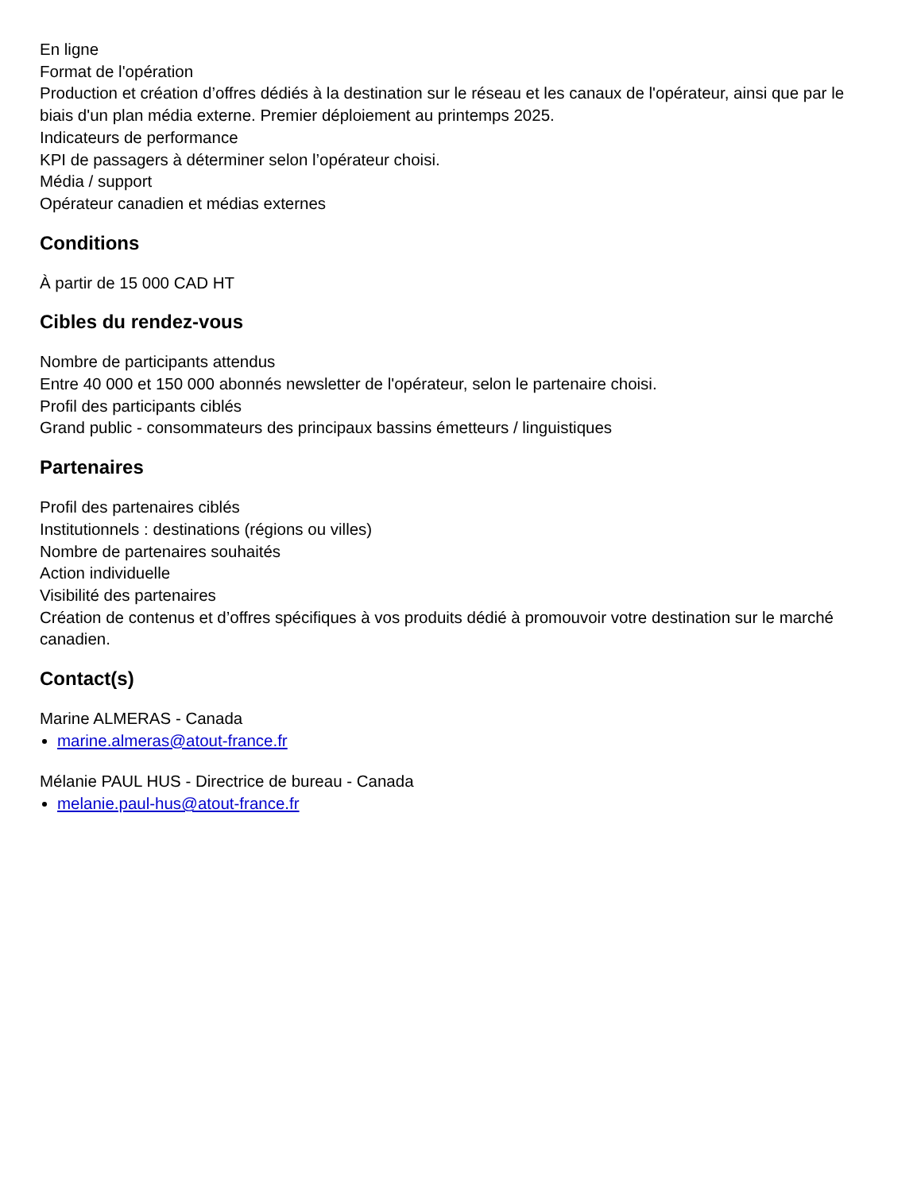En ligne
Format de l'opération
Production et création d’offres dédiés à la destination sur le réseau et les canaux de l'opérateur, ainsi que par le biais d'un plan média externe. Premier déploiement au printemps 2025.
Indicateurs de performance
KPI de passagers à déterminer selon l’opérateur choisi.
Média / support
Opérateur canadien et médias externes
Conditions
À partir de 15 000 CAD HT
Cibles du rendez-vous
Nombre de participants attendus
Entre 40 000 et 150 000 abonnés newsletter de l'opérateur, selon le partenaire choisi.
Profil des participants ciblés
Grand public - consommateurs des principaux bassins émetteurs / linguistiques
Partenaires
Profil des partenaires ciblés
Institutionnels : destinations (régions ou villes)
Nombre de partenaires souhaités
Action individuelle
Visibilité des partenaires
Création de contenus et d’offres spécifiques à vos produits dédié à promouvoir votre destination sur le marché canadien.
Contact(s)
Marine ALMERAS - Canada
marine.almeras@atout-france.fr
Mélanie PAUL HUS - Directrice de bureau - Canada
melanie.paul-hus@atout-france.fr